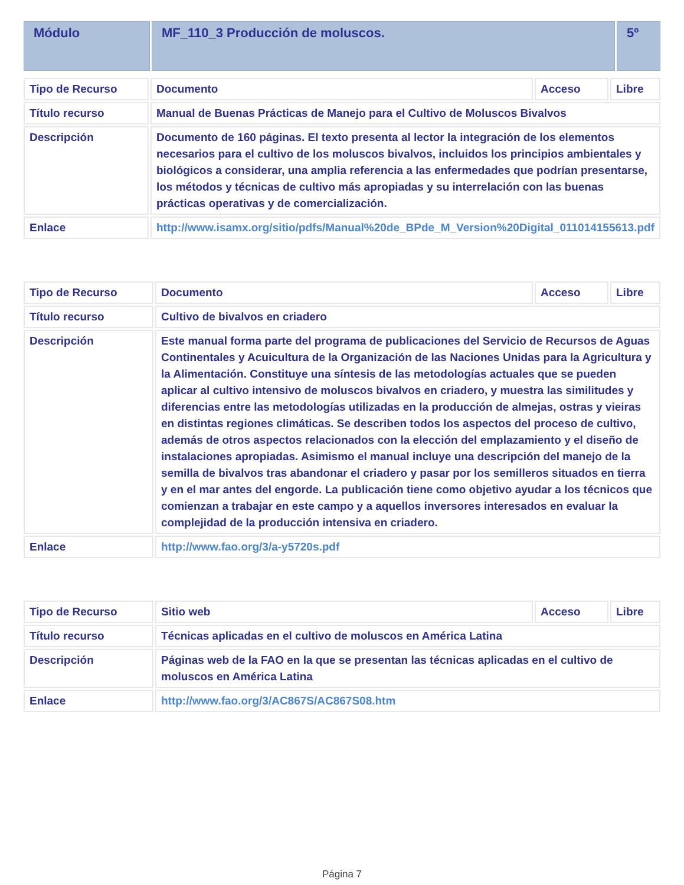| Módulo | MF_110_3 Producción de moluscos. | 5º |
| Tipo de Recurso | Documento | Acceso | Libre |
| Título recurso | Manual de Buenas Prácticas de Manejo para el Cultivo de Moluscos Bivalvos | | |
| Descripción | Documento de 160 páginas. El texto presenta al lector la integración de los elementos necesarios para el cultivo de los moluscos bivalvos, incluidos los principios ambientales y biológicos a considerar, una amplia referencia a las enfermedades que podrían presentarse, los métodos y técnicas de cultivo más apropiadas y su interrelación con las buenas prácticas operativas y de comercialización. | | |
| Enlace | http://www.isamx.org/sitio/pdfs/Manual%20de_BPde_M_Version%20Digital_011014155613.pdf | | |
| Tipo de Recurso | Documento | Acceso | Libre |
| Título recurso | Cultivo de bivalvos en criadero | | |
| Descripción | Este manual forma parte del programa de publicaciones del Servicio de Recursos de Aguas Continentales y Acuicultura de la Organización de las Naciones Unidas para la Agricultura y la Alimentación. Constituye una síntesis de las metodologías actuales que se pueden aplicar al cultivo intensivo de moluscos bivalvos en criadero, y muestra las similitudes y diferencias entre las metodologías utilizadas en la producción de almejas, ostras y vieiras en distintas regiones climáticas. Se describen todos los aspectos del proceso de cultivo, además de otros aspectos relacionados con la elección del emplazamiento y el diseño de instalaciones apropiadas. Asimismo el manual incluye una descripción del manejo de la semilla de bivalvos tras abandonar el criadero y pasar por los semilleros situados en tierra y en el mar antes del engorde. La publicación tiene como objetivo ayudar a los técnicos que comienzan a trabajar en este campo y a aquellos inversores interesados en evaluar la complejidad de la producción intensiva en criadero. | | |
| Enlace | http://www.fao.org/3/a-y5720s.pdf | | |
| Tipo de Recurso | Sitio web | Acceso | Libre |
| Título recurso | Técnicas aplicadas en el cultivo de moluscos en América Latina | | |
| Descripción | Páginas web de la FAO en la que se presentan las técnicas aplicadas en el cultivo de moluscos en América Latina | | |
| Enlace | http://www.fao.org/3/AC867S/AC867S08.htm | | |
Página 7